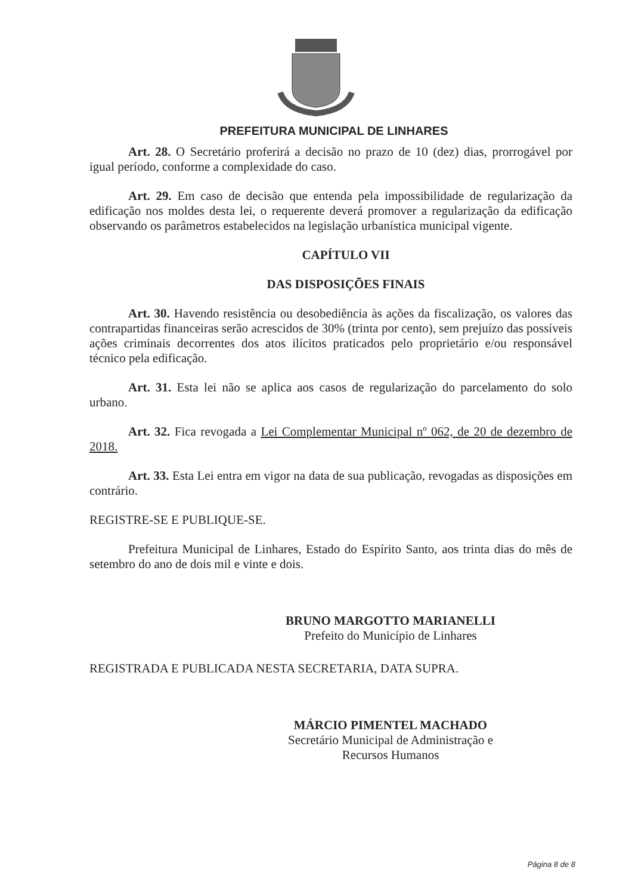PREFEITURA MUNICIPAL DE LINHARES
Art. 28. O Secretário proferirá a decisão no prazo de 10 (dez) dias, prorrogável por igual período, conforme a complexidade do caso.
Art. 29. Em caso de decisão que entenda pela impossibilidade de regularização da edificação nos moldes desta lei, o requerente deverá promover a regularização da edificação observando os parâmetros estabelecidos na legislação urbanística municipal vigente.
CAPÍTULO VII
DAS DISPOSIÇÕES FINAIS
Art. 30. Havendo resistência ou desobediência às ações da fiscalização, os valores das contrapartidas financeiras serão acrescidos de 30% (trinta por cento), sem prejuízo das possíveis ações criminais decorrentes dos atos ilícitos praticados pelo proprietário e/ou responsável técnico pela edificação.
Art. 31. Esta lei não se aplica aos casos de regularização do parcelamento do solo urbano.
Art. 32. Fica revogada a Lei Complementar Municipal nº 062, de 20 de dezembro de 2018.
Art. 33. Esta Lei entra em vigor na data de sua publicação, revogadas as disposições em contrário.
REGISTRE-SE E PUBLIQUE-SE.
Prefeitura Municipal de Linhares, Estado do Espírito Santo, aos trinta dias do mês de setembro do ano de dois mil e vinte e dois.
BRUNO MARGOTTO MARIANELLI
Prefeito do Município de Linhares
REGISTRADA E PUBLICADA NESTA SECRETARIA, DATA SUPRA.
MÁRCIO PIMENTEL MACHADO
Secretário Municipal de Administração e
Recursos Humanos
Página 8 de 8